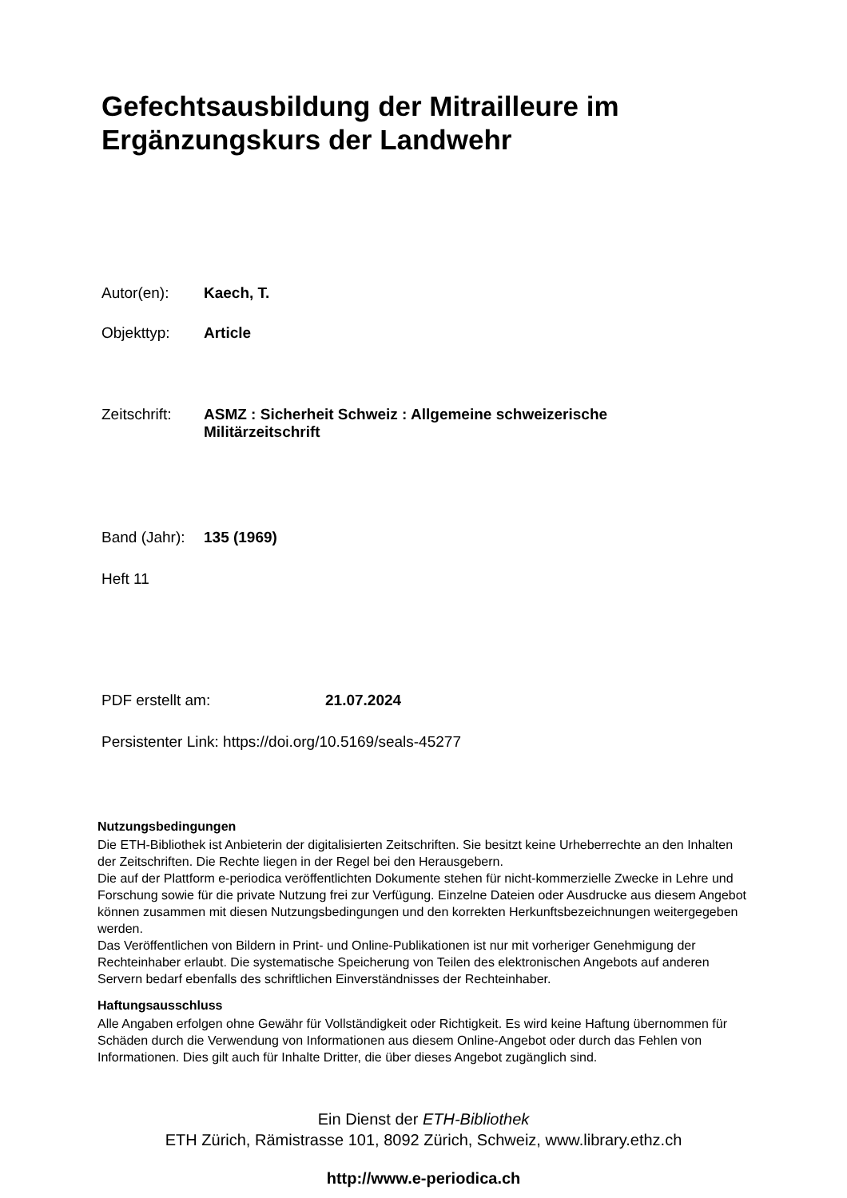Gefechtsausbildung der Mitrailleure im
Ergänzungskurs der Landwehr
Autor(en): Kaech, T.
Objekttyp: Article
Zeitschrift: ASMZ : Sicherheit Schweiz : Allgemeine schweizerische
Militärzeitschrift
Band (Jahr): 135 (1969)
Heft 11
PDF erstellt am: 21.07.2024
Persistenter Link: https://doi.org/10.5169/seals-45277
Nutzungsbedingungen
Die ETH-Bibliothek ist Anbieterin der digitalisierten Zeitschriften. Sie besitzt keine Urheberrechte an den Inhalten der Zeitschriften. Die Rechte liegen in der Regel bei den Herausgebern.
Die auf der Plattform e-periodica veröffentlichten Dokumente stehen für nicht-kommerzielle Zwecke in Lehre und Forschung sowie für die private Nutzung frei zur Verfügung. Einzelne Dateien oder Ausdrucke aus diesem Angebot können zusammen mit diesen Nutzungsbedingungen und den korrekten Herkunftsbezeichnungen weitergegeben werden.
Das Veröffentlichen von Bildern in Print- und Online-Publikationen ist nur mit vorheriger Genehmigung der Rechteinhaber erlaubt. Die systematische Speicherung von Teilen des elektronischen Angebots auf anderen Servern bedarf ebenfalls des schriftlichen Einverständnisses der Rechteinhaber.
Haftungsausschluss
Alle Angaben erfolgen ohne Gewähr für Vollständigkeit oder Richtigkeit. Es wird keine Haftung übernommen für Schäden durch die Verwendung von Informationen aus diesem Online-Angebot oder durch das Fehlen von Informationen. Dies gilt auch für Inhalte Dritter, die über dieses Angebot zugänglich sind.
Ein Dienst der ETH-Bibliothek
ETH Zürich, Rämistrasse 101, 8092 Zürich, Schweiz, www.library.ethz.ch
http://www.e-periodica.ch